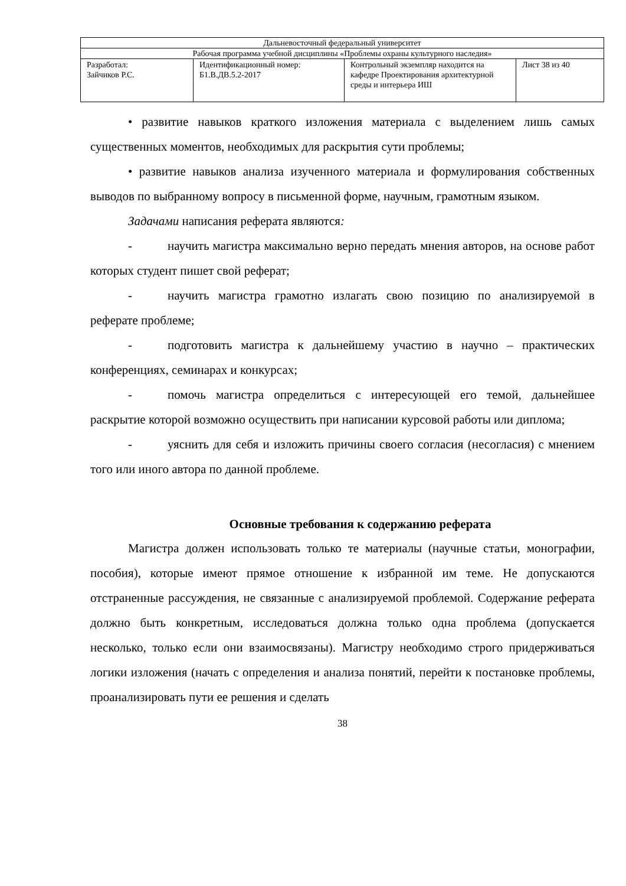| Дальневосточный федеральный университет | | | |
| Рабочая программа учебной дисциплины «Проблемы охраны культурного наследия» | | | |
| Разработал: Зайчиков Р.С. | Идентификационный номер: Б1.В.ДВ.5.2-2017 | Контрольный экземпляр находится на кафедре Проектирования архитектурной среды и интерьера ИШ | Лист 38 из 40 |
• развитие навыков краткого изложения материала с выделением лишь самых существенных моментов, необходимых для раскрытия сути проблемы;
• развитие навыков анализа изученного материала и формулирования собственных выводов по выбранному вопросу в письменной форме, научным, грамотным языком.
Задачами написания реферата являются:
- научить магистра максимально верно передать мнения авторов, на основе работ которых студент пишет свой реферат;
- научить магистра грамотно излагать свою позицию по анализируемой в реферате проблеме;
- подготовить магистра к дальнейшему участию в научно – практических конференциях, семинарах и конкурсах;
- помочь магистра определиться с интересующей его темой, дальнейшее раскрытие которой возможно осуществить при написании курсовой работы или диплома;
- уяснить для себя и изложить причины своего согласия (несогласия) с мнением того или иного автора по данной проблеме.
Основные требования к содержанию реферата
Магистра должен использовать только те материалы (научные статьи, монографии, пособия), которые имеют прямое отношение к избранной им теме. Не допускаются отстраненные рассуждения, не связанные с анализируемой проблемой. Содержание реферата должно быть конкретным, исследоваться должна только одна проблема (допускается несколько, только если они взаимосвязаны). Магистру необходимо строго придерживаться логики изложения (начать с определения и анализа понятий, перейти к постановке проблемы, проанализировать пути ее решения и сделать
38